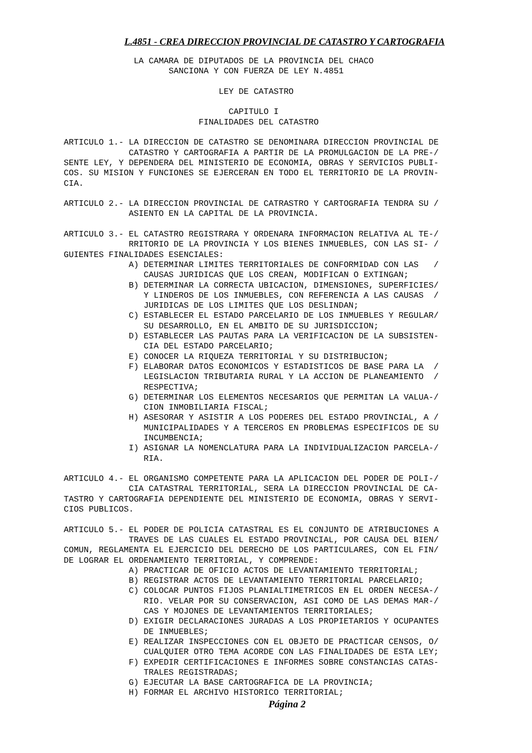L.4851 - CREA DIRECCION PROVINCIAL DE CATASTRO Y CARTOGRAFIA
              LA CAMARA DE DIPUTADOS DE LA PROVINCIA DEL CHACO
                     SANCIONA Y CON FUERZA DE LEY N.4851

                               LEY DE CATASTRO

                                 CAPITULO I
                           FINALIDADES DEL CATASTRO

ARTICULO 1.- LA DIRECCION DE CATASTRO SE DENOMINARA DIRECCION PROVINCIAL DE
             CATASTRO Y CARTOGRAFIA A PARTIR DE LA PROMULGACION DE LA PRE-/
SENTE LEY, Y DEPENDERA DEL MINISTERIO DE ECONOMIA, OBRAS Y SERVICIOS PUBLI-
COS. SU MISION Y FUNCIONES SE EJERCERAN EN TODO EL TERRITORIO DE LA PROVIN-
CIA.

ARTICULO 2.- LA DIRECCION PROVINCIAL DE CATRASTRO Y CARTOGRAFIA TENDRA SU /
             ASIENTO EN LA CAPITAL DE LA PROVINCIA.

ARTICULO 3.- EL CATASTRO REGISTRARA Y ORDENARA INFORMACION RELATIVA AL TE-/
             RRITORIO DE LA PROVINCIA Y LOS BIENES INMUEBLES, CON LAS SI- /
GUIENTES FINALIDADES ESENCIALES:
             A) DETERMINAR LIMITES TERRITORIALES DE CONFORMIDAD CON LAS   /
                CAUSAS JURIDICAS QUE LOS CREAN, MODIFICAN O EXTINGAN;
             B) DETERMINAR LA CORRECTA UBICACION, DIMENSIONES, SUPERFICIES/
                Y LINDEROS DE LOS INMUEBLES, CON REFERENCIA A LAS CAUSAS  /
                JURIDICAS DE LOS LIMITES QUE LOS DESLINDAN;
             C) ESTABLECER EL ESTADO PARCELARIO DE LOS INMUEBLES Y REGULAR/
                SU DESARROLLO, EN EL AMBITO DE SU JURISDICCION;
             D) ESTABLECER LAS PAUTAS PARA LA VERIFICACION DE LA SUBSISTEN-
                CIA DEL ESTADO PARCELARIO;
             E) CONOCER LA RIQUEZA TERRITORIAL Y SU DISTRIBUCION;
             F) ELABORAR DATOS ECONOMICOS Y ESTADISTICOS DE BASE PARA LA  /
                LEGISLACION TRIBUTARIA RURAL Y LA ACCION DE PLANEAMIENTO  /
                RESPECTIVA;
             G) DETERMINAR LOS ELEMENTOS NECESARIOS QUE PERMITAN LA VALUA-/
                CION INMOBILIARIA FISCAL;
             H) ASESORAR Y ASISTIR A LOS PODERES DEL ESTADO PROVINCIAL, A /
                MUNICIPALIDADES Y A TERCEROS EN PROBLEMAS ESPECIFICOS DE SU
                INCUMBENCIA;
             I) ASIGNAR LA NOMENCLATURA PARA LA INDIVIDUALIZACION PARCELA-/
                RIA.

ARTICULO 4.- EL ORGANISMO COMPETENTE PARA LA APLICACION DEL PODER DE POLI-/
             CIA CATASTRAL TERRITORIAL, SERA LA DIRECCION PROVINCIAL DE CA-
TASTRO Y CARTOGRAFIA DEPENDIENTE DEL MINISTERIO DE ECONOMIA, OBRAS Y SERVI-
CIOS PUBLICOS.

ARTICULO 5.- EL PODER DE POLICIA CATASTRAL ES EL CONJUNTO DE ATRIBUCIONES A
             TRAVES DE LAS CUALES EL ESTADO PROVINCIAL, POR CAUSA DEL BIEN/
COMUN, REGLAMENTA EL EJERCICIO DEL DERECHO DE LOS PARTICULARES, CON EL FIN/
DE LOGRAR EL ORDENAMIENTO TERRITORIAL, Y COMPRENDE:
             A) PRACTICAR DE OFICIO ACTOS DE LEVANTAMIENTO TERRITORIAL;
             B) REGISTRAR ACTOS DE LEVANTAMIENTO TERRITORIAL PARCELARIO;
             C) COLOCAR PUNTOS FIJOS PLANIALTIMETRICOS EN EL ORDEN NECESA-/
                RIO. VELAR POR SU CONSERVACION, ASI COMO DE LAS DEMAS MAR-/
                CAS Y MOJONES DE LEVANTAMIENTOS TERRITORIALES;
             D) EXIGIR DECLARACIONES JURADAS A LOS PROPIETARIOS Y OCUPANTES
                DE INMUEBLES;
             E) REALIZAR INSPECCIONES CON EL OBJETO DE PRACTICAR CENSOS, O/
                CUALQUIER OTRO TEMA ACORDE CON LAS FINALIDADES DE ESTA LEY;
             F) EXPEDIR CERTIFICACIONES E INFORMES SOBRE CONSTANCIAS CATAS-
                TRALES REGISTRADAS;
             G) EJECUTAR LA BASE CARTOGRAFICA DE LA PROVINCIA;
             H) FORMAR EL ARCHIVO HISTORICO TERRITORIAL;
Página 2